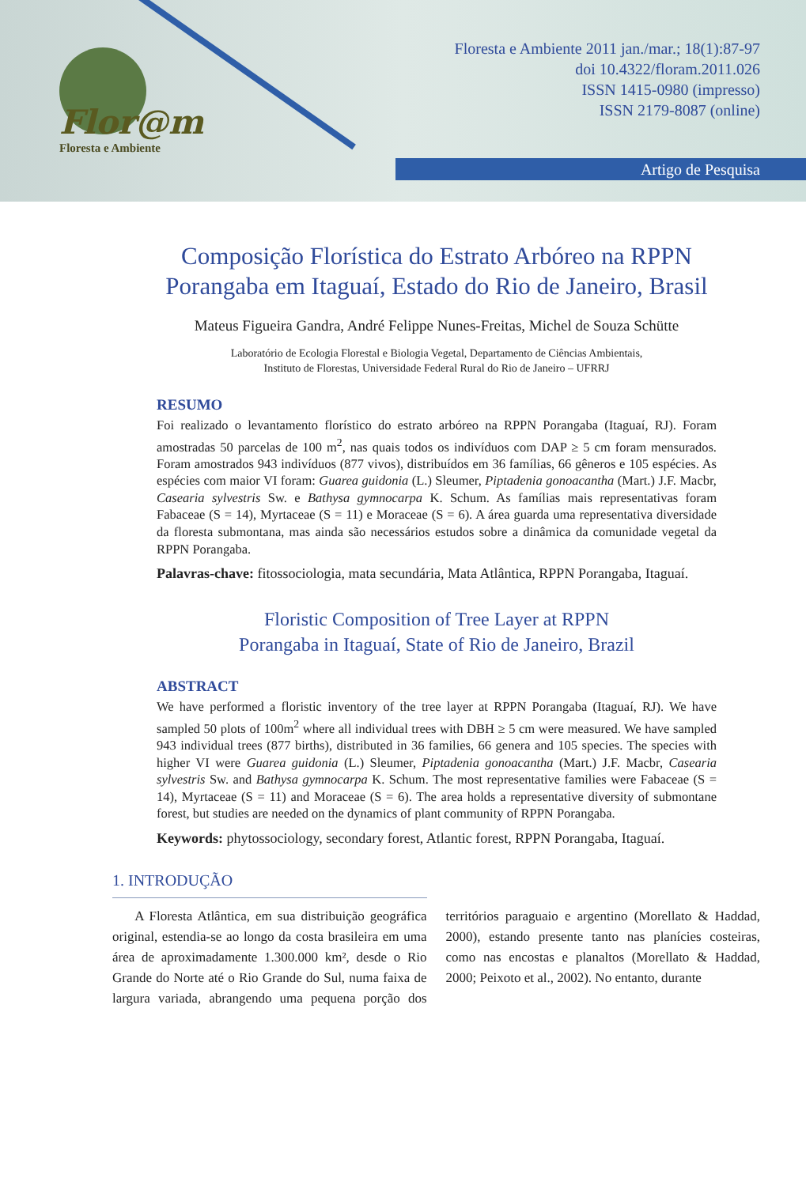Flor@m
Floresta e Ambiente
Floresta e Ambiente 2011 jan./mar.; 18(1):87-97
doi 10.4322/floram.2011.026
ISSN 1415-0980 (impresso)
ISSN 2179-8087 (online)
Artigo de Pesquisa
Composição Florística do Estrato Arbóreo na RPPN Porangaba em Itaguaí, Estado do Rio de Janeiro, Brasil
Mateus Figueira Gandra, André Felippe Nunes-Freitas, Michel de Souza Schütte
Laboratório de Ecologia Florestal e Biologia Vegetal, Departamento de Ciências Ambientais,
Instituto de Florestas, Universidade Federal Rural do Rio de Janeiro – UFRRJ
RESUMO
Foi realizado o levantamento florístico do estrato arbóreo na RPPN Porangaba (Itaguaí, RJ). Foram amostradas 50 parcelas de 100 m<sup>2</sup>, nas quais todos os indivíduos com DAP ≥ 5 cm foram mensurados. Foram amostrados 943 indivíduos (877 vivos), distribuídos em 36 famílias, 66 gêneros e 105 espécies. As espécies com maior VI foram: Guarea guidonia (L.) Sleumer, Piptadenia gonoacantha (Mart.) J.F. Macbr, Casearia sylvestris Sw. e Bathysa gymnocarpa K. Schum. As famílias mais representativas foram Fabaceae (S = 14), Myrtaceae (S = 11) e Moraceae (S = 6). A área guarda uma representativa diversidade da floresta submontana, mas ainda são necessários estudos sobre a dinâmica da comunidade vegetal da RPPN Porangaba.
Palavras-chave: fitossociologia, mata secundária, Mata Atlântica, RPPN Porangaba, Itaguaí.
Floristic Composition of Tree Layer at RPPN
Porangaba in Itaguaí, State of Rio de Janeiro, Brazil
ABSTRACT
We have performed a floristic inventory of the tree layer at RPPN Porangaba (Itaguaí, RJ). We have sampled 50 plots of 100m<sup>2</sup> where all individual trees with DBH ≥ 5 cm were measured. We have sampled 943 individual trees (877 births), distributed in 36 families, 66 genera and 105 species. The species with higher VI were Guarea guidonia (L.) Sleumer, Piptadenia gonoacantha (Mart.) J.F. Macbr, Casearia sylvestris Sw. and Bathysa gymnocarpa K. Schum. The most representative families were Fabaceae (S = 14), Myrtaceae (S = 11) and Moraceae (S = 6). The area holds a representative diversity of submontane forest, but studies are needed on the dynamics of plant community of RPPN Porangaba.
Keywords: phytossociology, secondary forest, Atlantic forest, RPPN Porangaba, Itaguaí.
1. INTRODUÇÃO
A Floresta Atlântica, em sua distribuição geográfica original, estendia-se ao longo da costa brasileira em uma área de aproximadamente 1.300.000 km², desde o Rio Grande do Norte até o Rio Grande do Sul, numa faixa de largura variada, abrangendo uma pequena porção dos territórios paraguaio e argentino (Morellato & Haddad, 2000), estando presente tanto nas planícies costeiras, como nas encostas e planaltos (Morellato & Haddad, 2000; Peixoto et al., 2002). No entanto, durante